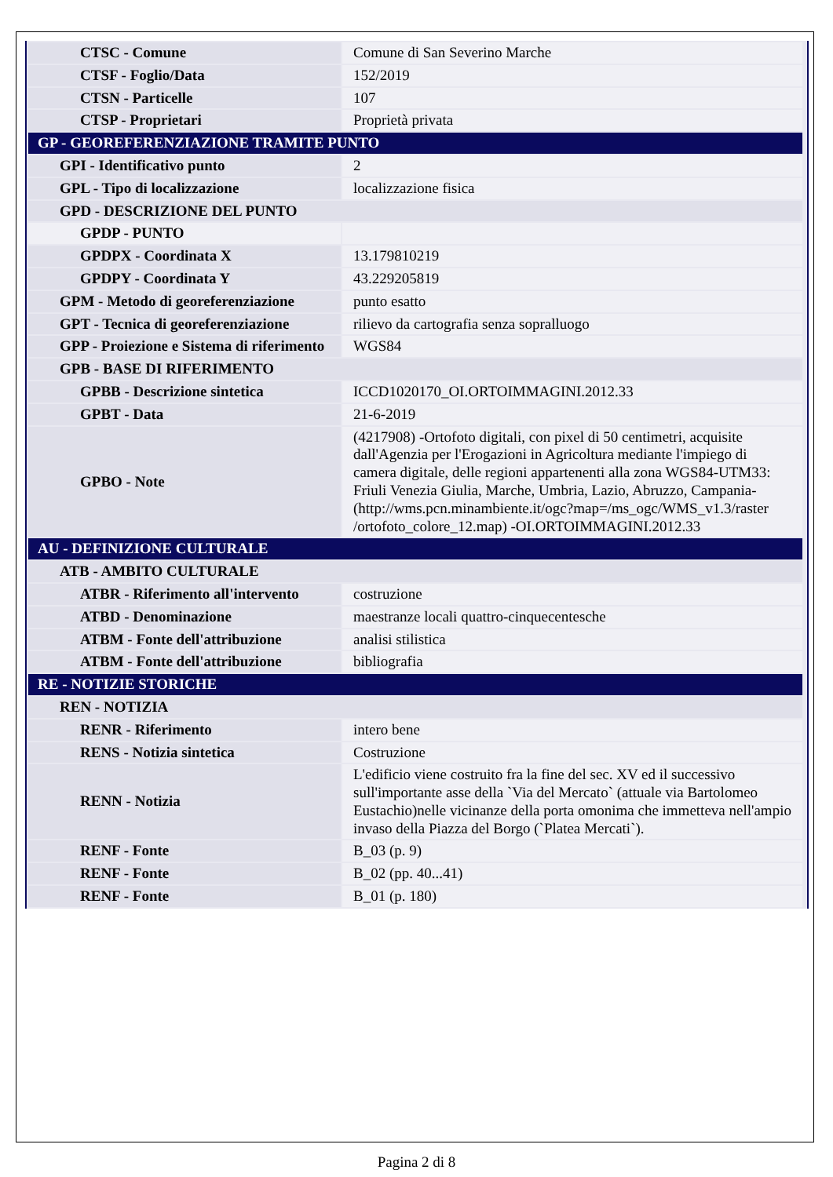| CTSC - Comune | Comune di San Severino Marche |
| CTSF - Foglio/Data | 152/2019 |
| CTSN - Particelle | 107 |
| CTSP - Proprietari | Proprietà privata |
| GP - GEOREFERENZIAZIONE TRAMITE PUNTO | |
| GPI - Identificativo punto | 2 |
| GPL - Tipo di localizzazione | localizzazione fisica |
| GPD - DESCRIZIONE DEL PUNTO | |
| GPDP - PUNTO | |
| GPDPX - Coordinata X | 13.179810219 |
| GPDPY - Coordinata Y | 43.229205819 |
| GPM - Metodo di georeferenziazione | punto esatto |
| GPT - Tecnica di georeferenziazione | rilievo da cartografia senza sopralluogo |
| GPP - Proiezione e Sistema di riferimento | WGS84 |
| GPB - BASE DI RIFERIMENTO | |
| GPBB - Descrizione sintetica | ICCD1020170_OI.ORTOIMMAGINI.2012.33 |
| GPBT - Data | 21-6-2019 |
| GPBO - Note | (4217908) -Ortofoto digitali, con pixel di 50 centimetri, acquisite dall'Agenzia per l'Erogazioni in Agricoltura mediante l'impiego di camera digitale, delle regioni appartenenti alla zona WGS84-UTM33: Friuli Venezia Giulia, Marche, Umbria, Lazio, Abruzzo, Campania-(http://wms.pcn.minambiente.it/ogc?map=/ms_ogc/WMS_v1.3/raster /ortofoto_colore_12.map) -OI.ORTOIMMAGINI.2012.33 |
| AU - DEFINIZIONE CULTURALE | |
| ATB - AMBITO CULTURALE | |
| ATBR - Riferimento all'intervento | costruzione |
| ATBD - Denominazione | maestranze locali quattro-cinquecentesche |
| ATBM - Fonte dell'attribuzione | analisi stilistica |
| ATBM - Fonte dell'attribuzione | bibliografia |
| RE - NOTIZIE STORICHE | |
| REN - NOTIZIA | |
| RENR - Riferimento | intero bene |
| RENS - Notizia sintetica | Costruzione |
| RENN - Notizia | L'edificio viene costruito fra la fine del sec. XV ed il successivo sull'importante asse della `Via del Mercato` (attuale via Bartolomeo Eustachio)nelle vicinanze della porta omonima che immetteva nell'ampio invaso della Piazza del Borgo (`Platea Mercati`). |
| RENF - Fonte | B_03 (p. 9) |
| RENF - Fonte | B_02 (pp. 40...41) |
| RENF - Fonte | B_01 (p. 180) |
Pagina 2 di 8